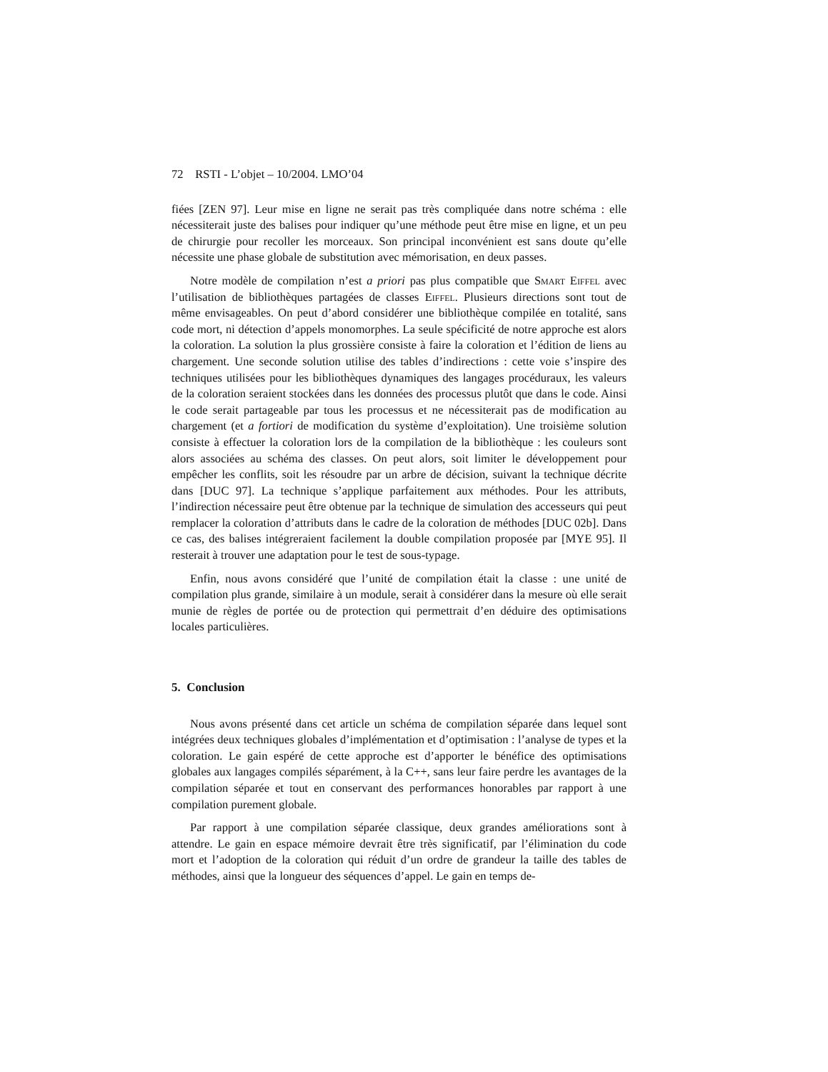72 RSTI - L’objet – 10/2004. LMO’04
fiées [ZEN 97]. Leur mise en ligne ne serait pas très compliquée dans notre schéma : elle nécessiterait juste des balises pour indiquer qu’une méthode peut être mise en ligne, et un peu de chirurgie pour recoller les morceaux. Son principal inconvénient est sans doute qu’elle nécessite une phase globale de substitution avec mémorisation, en deux passes.
Notre modèle de compilation n’est a priori pas plus compatible que Smart Eiffel avec l’utilisation de bibliothèques partagées de classes Eiffel. Plusieurs directions sont tout de même envisageables. On peut d’abord considérer une bibliothèque compilée en totalité, sans code mort, ni détection d’appels monomorphes. La seule spécificité de notre approche est alors la coloration. La solution la plus grossière consiste à faire la coloration et l’édition de liens au chargement. Une seconde solution utilise des tables d’indirections : cette voie s’inspire des techniques utilisées pour les bibliothèques dynamiques des langages procéduraux, les valeurs de la coloration seraient stockées dans les données des processus plutôt que dans le code. Ainsi le code serait partageable par tous les processus et ne nécessiterait pas de modification au chargement (et a fortiori de modification du système d’exploitation). Une troisième solution consiste à effectuer la coloration lors de la compilation de la bibliothèque : les couleurs sont alors associées au schéma des classes. On peut alors, soit limiter le développement pour empêcher les conflits, soit les résoudre par un arbre de décision, suivant la technique décrite dans [DUC 97]. La technique s’applique parfaitement aux méthodes. Pour les attributs, l’indirection nécessaire peut être obtenue par la technique de simulation des accesseurs qui peut remplacer la coloration d’attributs dans le cadre de la coloration de méthodes [DUC 02b]. Dans ce cas, des balises intégreraient facilement la double compilation proposée par [MYE 95]. Il resterait à trouver une adaptation pour le test de sous-typage.
Enfin, nous avons considéré que l’unité de compilation était la classe : une unité de compilation plus grande, similaire à un module, serait à considérer dans la mesure où elle serait munie de règles de portée ou de protection qui permettrait d’en déduire des optimisations locales particulières.
5. Conclusion
Nous avons présenté dans cet article un schéma de compilation séparée dans lequel sont intégrées deux techniques globales d’implémentation et d’optimisation : l’analyse de types et la coloration. Le gain espéré de cette approche est d’apporter le bénéfice des optimisations globales aux langages compilés séparément, à la C++, sans leur faire perdre les avantages de la compilation séparée et tout en conservant des performances honorables par rapport à une compilation purement globale.
Par rapport à une compilation séparée classique, deux grandes améliorations sont à attendre. Le gain en espace mémoire devrait être très significatif, par l’élimination du code mort et l’adoption de la coloration qui réduit d’un ordre de grandeur la taille des tables de méthodes, ainsi que la longueur des séquences d’appel. Le gain en temps de-